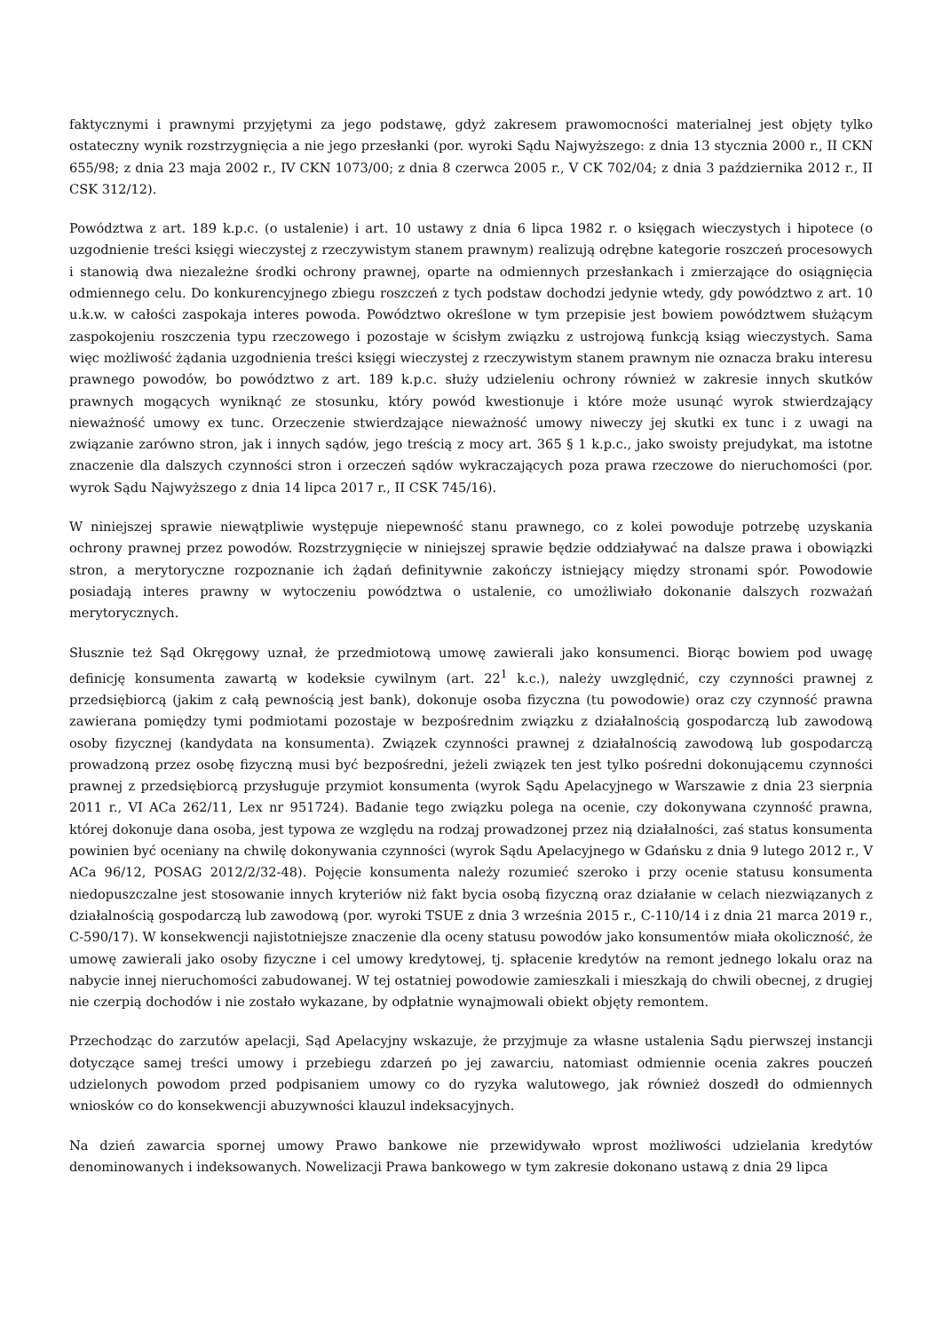faktycznymi i prawnymi przyjętymi za jego podstawę, gdyż zakresem prawomocności materialnej jest objęty tylko ostateczny wynik rozstrzygnięcia a nie jego przesłanki (por. wyroki Sądu Najwyższego: z dnia 13 stycznia 2000 r., II CKN 655/98; z dnia 23 maja 2002 r., IV CKN 1073/00; z dnia 8 czerwca 2005 r., V CK 702/04; z dnia 3 października 2012 r., II CSK 312/12).
Powództwa z art. 189 k.p.c. (o ustalenie) i art. 10 ustawy z dnia 6 lipca 1982 r. o księgach wieczystych i hipotece (o uzgodnienie treści księgi wieczystej z rzeczywistym stanem prawnym) realizują odrębne kategorie roszczeń procesowych i stanowią dwa niezależne środki ochrony prawnej, oparte na odmiennych przesłankach i zmierzające do osiągnięcia odmiennego celu. Do konkurencyjnego zbiegu roszczeń z tych podstaw dochodzi jedynie wtedy, gdy powództwo z art. 10 u.k.w. w całości zaspokaja interes powoda. Powództwo określone w tym przepisie jest bowiem powództwem służącym zaspokojeniu roszczenia typu rzeczowego i pozostaje w ścisłym związku z ustrojową funkcją ksiąg wieczystych. Sama więc możliwość żądania uzgodnienia treści księgi wieczystej z rzeczywistym stanem prawnym nie oznacza braku interesu prawnego powodów, bo powództwo z art. 189 k.p.c. służy udzieleniu ochrony również w zakresie innych skutków prawnych mogących wyniknąć ze stosunku, który powód kwestionuje i które może usunąć wyrok stwierdzający nieważność umowy ex tunc. Orzeczenie stwierdzające nieważność umowy niweczy jej skutki ex tunc i z uwagi na związanie zarówno stron, jak i innych sądów, jego treścią z mocy art. 365 § 1 k.p.c., jako swoisty prejudykat, ma istotne znaczenie dla dalszych czynności stron i orzeczeń sądów wykraczających poza prawa rzeczowe do nieruchomości (por. wyrok Sądu Najwyższego z dnia 14 lipca 2017 r., II CSK 745/16).
W niniejszej sprawie niewątpliwie występuje niepewność stanu prawnego, co z kolei powoduje potrzebę uzyskania ochrony prawnej przez powodów. Rozstrzygnięcie w niniejszej sprawie będzie oddziaływać na dalsze prawa i obowiązki stron, a merytoryczne rozpoznanie ich żądań definitywnie zakończy istniejący między stronami spór. Powodowie posiadają interes prawny w wytoczeniu powództwa o ustalenie, co umożliwiało dokonanie dalszych rozważań merytorycznych.
Słusznie też Sąd Okręgowy uznał, że przedmiotową umowę zawierali jako konsumenci. Biorąc bowiem pod uwagę definicję konsumenta zawartą w kodeksie cywilnym (art. 22<sup>1</sup> k.c.), należy uwzględnić, czy czynności prawnej z przedsiębiorcą (jakim z całą pewnością jest bank), dokonuje osoba fizyczna (tu powodowie) oraz czy czynność prawna zawierana pomiędzy tymi podmiotami pozostaje w bezpośrednim związku z działalnością gospodarczą lub zawodową osoby fizycznej (kandydata na konsumenta). Związek czynności prawnej z działalnością zawodową lub gospodarczą prowadzoną przez osobę fizyczną musi być bezpośredni, jeżeli związek ten jest tylko pośredni dokonującemu czynności prawnej z przedsiębiorcą przysługuje przymiot konsumenta (wyrok Sądu Apelacyjnego w Warszawie z dnia 23 sierpnia 2011 r., VI ACa 262/11, Lex nr 951724). Badanie tego związku polega na ocenie, czy dokonywana czynność prawna, której dokonuje dana osoba, jest typowa ze względu na rodzaj prowadzonej przez nią działalności, zaś status konsumenta powinien być oceniany na chwilę dokonywania czynności (wyrok Sądu Apelacyjnego w Gdańsku z dnia 9 lutego 2012 r., V ACa 96/12, POSAG 2012/2/32-48). Pojęcie konsumenta należy rozumieć szeroko i przy ocenie statusu konsumenta niedopuszczalne jest stosowanie innych kryteriów niż fakt bycia osobą fizyczną oraz działanie w celach niezwiązanych z działalnością gospodarczą lub zawodową (por. wyroki TSUE z dnia 3 września 2015 r., C-110/14 i z dnia 21 marca 2019 r., C-590/17). W konsekwencji najistotniejsze znaczenie dla oceny statusu powodów jako konsumentów miała okoliczność, że umowę zawierali jako osoby fizyczne i cel umowy kredytowej, tj. spłacenie kredytów na remont jednego lokalu oraz na nabycie innej nieruchomości zabudowanej. W tej ostatniej powodowie zamieszkali i mieszkają do chwili obecnej, z drugiej nie czerpią dochodów i nie zostało wykazane, by odpłatnie wynajmowali obiekt objęty remontem.
Przechodząc do zarzutów apelacji, Sąd Apelacyjny wskazuje, że przyjmuje za własne ustalenia Sądu pierwszej instancji dotyczące samej treści umowy i przebiegu zdarzeń po jej zawarciu, natomiast odmiennie ocenia zakres pouczeń udzielonych powodom przed podpisaniem umowy co do ryzyka walutowego, jak również doszedł do odmiennych wniosków co do konsekwencji abuzywności klauzul indeksacyjnych.
Na dzień zawarcia spornej umowy Prawo bankowe nie przewidywało wprost możliwości udzielania kredytów denominowanych i indeksowanych. Nowelizacji Prawa bankowego w tym zakresie dokonano ustawą z dnia 29 lipca